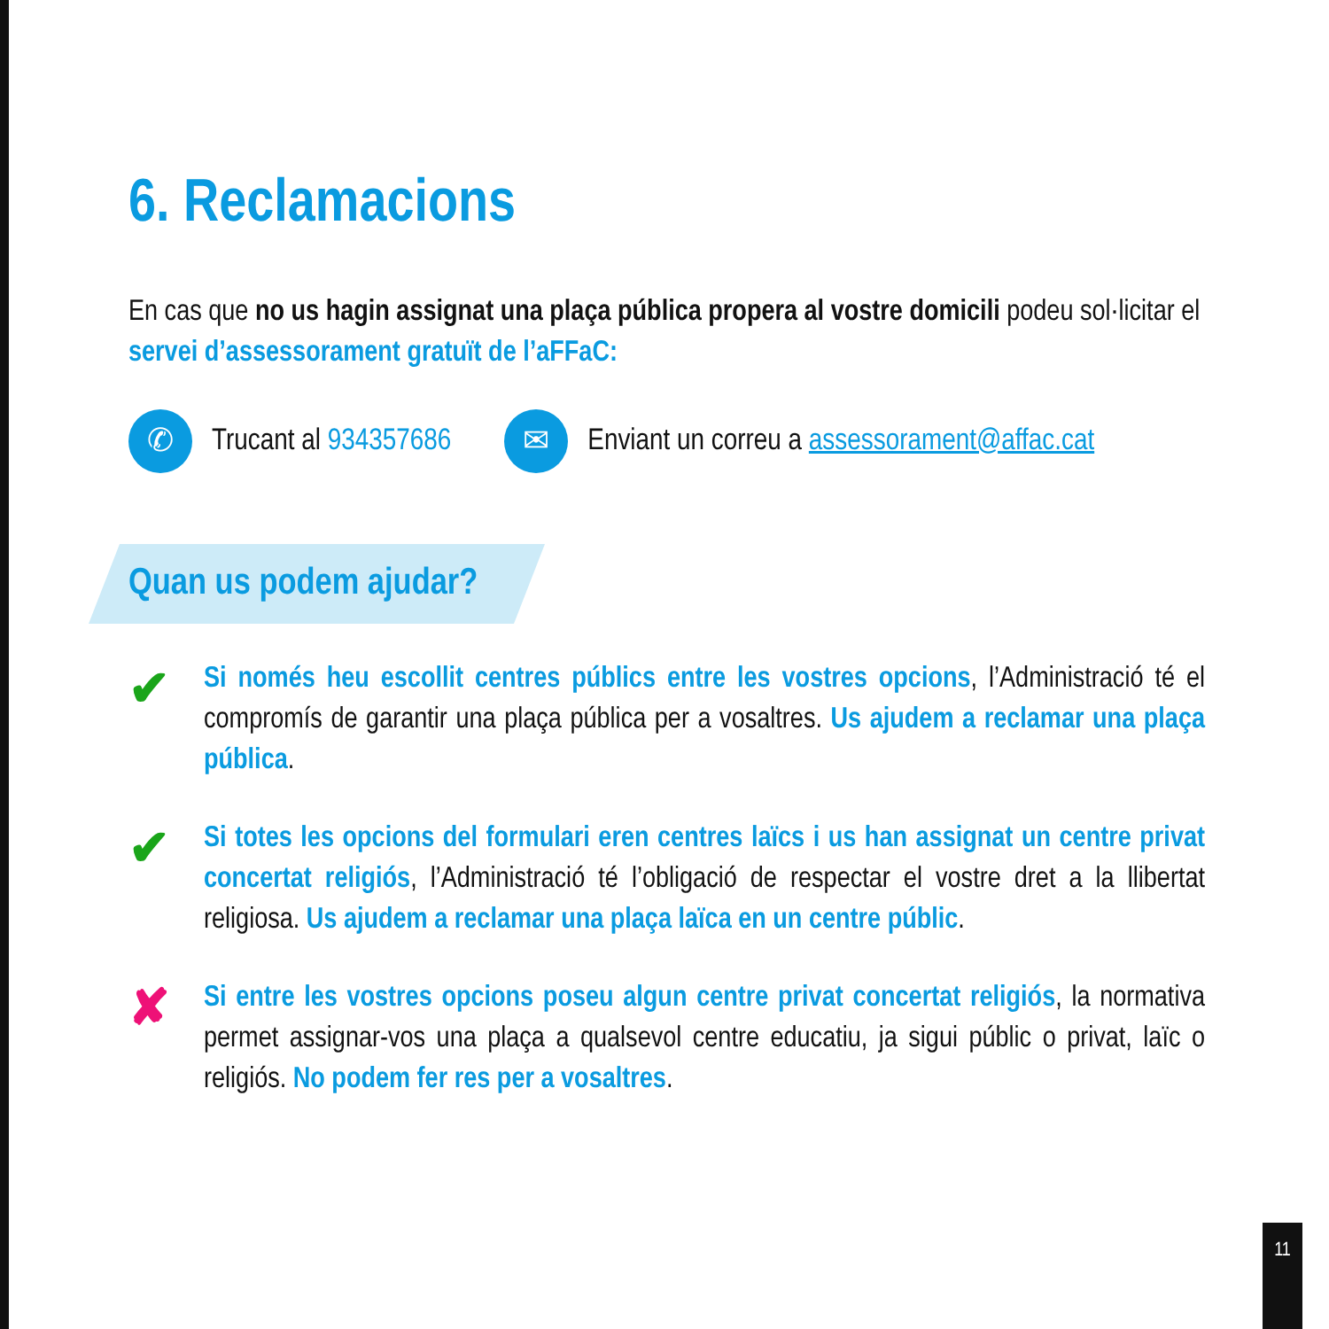6. Reclamacions
En cas que no us hagin assignat una plaça pública propera al vostre domicili podeu sol·licitar el servei d’assessorament gratuït de l’aFFaC:
✆
Trucant al 934357686
✉
Enviant un correu a assessorament@affac.cat
Quan us podem ajudar?
✔
Si només heu escollit centres públics entre les vostres opcions, l’Administració té el compromís de garantir una plaça pública per a vosaltres. Us ajudem a reclamar una plaça pública.
✔
Si totes les opcions del formulari eren centres laïcs i us han assignat un centre privat concertat religiós, l’Administració té l’obligació de respectar el vostre dret a la llibertat religiosa. Us ajudem a reclamar una plaça laïca en un centre públic.
✘
Si entre les vostres opcions poseu algun centre privat concertat religiós, la normativa permet assignar-vos una plaça a qualsevol centre educatiu, ja sigui públic o privat, laïc o religiós. No podem fer res per a vosaltres.
11